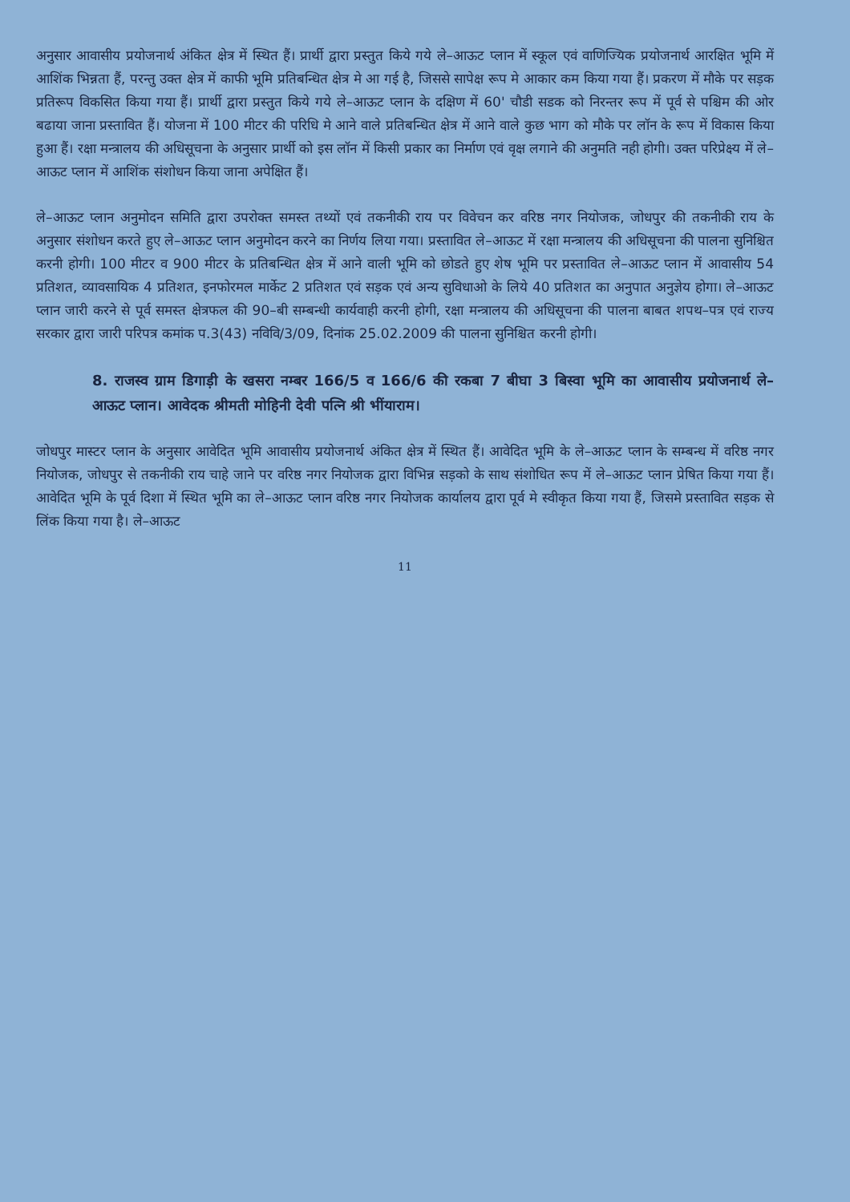अनुसार आवासीय प्रयोजनार्थ अंकित क्षेत्र में स्थित हैं। प्रार्थी द्वारा प्रस्तुत किये गये ले–आऊट प्लान में स्कूल एवं वाणिज्यिक प्रयोजनार्थ आरक्षित भूमि में आशिंक भिन्नता हैं, परन्तु उक्त क्षेत्र में काफी भूमि प्रतिबन्धित क्षेत्र मे आ गई है, जिससे सापेक्ष रूप मे आकार कम किया गया हैं। प्रकरण में मौके पर सड़क प्रतिरूप विकसित किया गया हैं। प्रार्थी द्वारा प्रस्तुत किये गये ले–आऊट प्लान के दक्षिण में 60' चौडी सडक को निरन्तर रूप में पूर्व से पश्चिम की ओर बढाया जाना प्रस्तावित हैं। योजना में 100 मीटर की परिधि मे आने वाले प्रतिबन्धित क्षेत्र में आने वाले कुछ भाग को मौके पर लॉन के रूप में विकास किया हुआ हैं। रक्षा मन्त्रालय की अधिसूचना के अनुसार प्रार्थी को इस लॉन में किसी प्रकार का निर्माण एवं वृक्ष लगाने की अनुमति नही होगी। उक्त परिप्रेक्ष्य में ले–आऊट प्लान में आशिंक संशोधन किया जाना अपेक्षित हैं।
ले–आऊट प्लान अनुमोदन समिति द्वारा उपरोक्त समस्त तथ्यों एवं तकनीकी राय पर विवेचन कर वरिष्ठ नगर नियोजक, जोधपुर की तकनीकी राय के अनुसार संशोधन करते हुए ले–आऊट प्लान अनुमोदन करने का निर्णय लिया गया। प्रस्तावित ले–आऊट में रक्षा मन्त्रालय की अधिसूचना की पालना सुनिश्चित करनी होगी। 100 मीटर व 900 मीटर के प्रतिबन्धित क्षेत्र में आने वाली भूमि को छोडते हुए शेष भूमि पर प्रस्तावित ले–आऊट प्लान में आवासीय 54 प्रतिशत, व्यावसायिक 4 प्रतिशत, इनफोरमल मार्केट 2 प्रतिशत एवं सड़क एवं अन्य सुविधाओ के लिये 40 प्रतिशत का अनुपात अनुज्ञेय होगा। ले–आऊट प्लान जारी करने से पूर्व समस्त क्षेत्रफल की 90–बी सम्बन्धी कार्यवाही करनी होगी, रक्षा मन्त्रालय की अधिसूचना की पालना बाबत शपथ–पत्र एवं राज्य सरकार द्वारा जारी परिपत्र कमांक प.3(43) नविवि/3/09, दिनांक 25.02.2009 की पालना सुनिश्चित करनी होगी।
8. राजस्व ग्राम डिगाड़ी के खसरा नम्बर 166/5 व 166/6 की रकबा 7 बीघा 3 बिस्वा भूमि का आवासीय प्रयोजनार्थ ले–आऊट प्लान। आवेदक श्रीमती मोहिनी देवी पत्नि श्री भींयाराम।
जोधपुर मास्टर प्लान के अनुसार आवेदित भूमि आवासीय प्रयोजनार्थ अंकित क्षेत्र में स्थित हैं। आवेदित भूमि के ले–आऊट प्लान के सम्बन्ध में वरिष्ठ नगर नियोजक, जोधपुर से तकनीकी राय चाहे जाने पर वरिष्ठ नगर नियोजक द्वारा विभिन्न सड़को के साथ संशोधित रूप में ले–आऊट प्लान प्रेषित किया गया हैं। आवेदित भूमि के पूर्व दिशा में स्थित भूमि का ले–आऊट प्लान वरिष्ठ नगर नियोजक कार्यालय द्वारा पूर्व मे स्वीकृत किया गया हैं, जिसमे प्रस्तावित सड़क से लिंक किया गया है। ले–आऊट
11